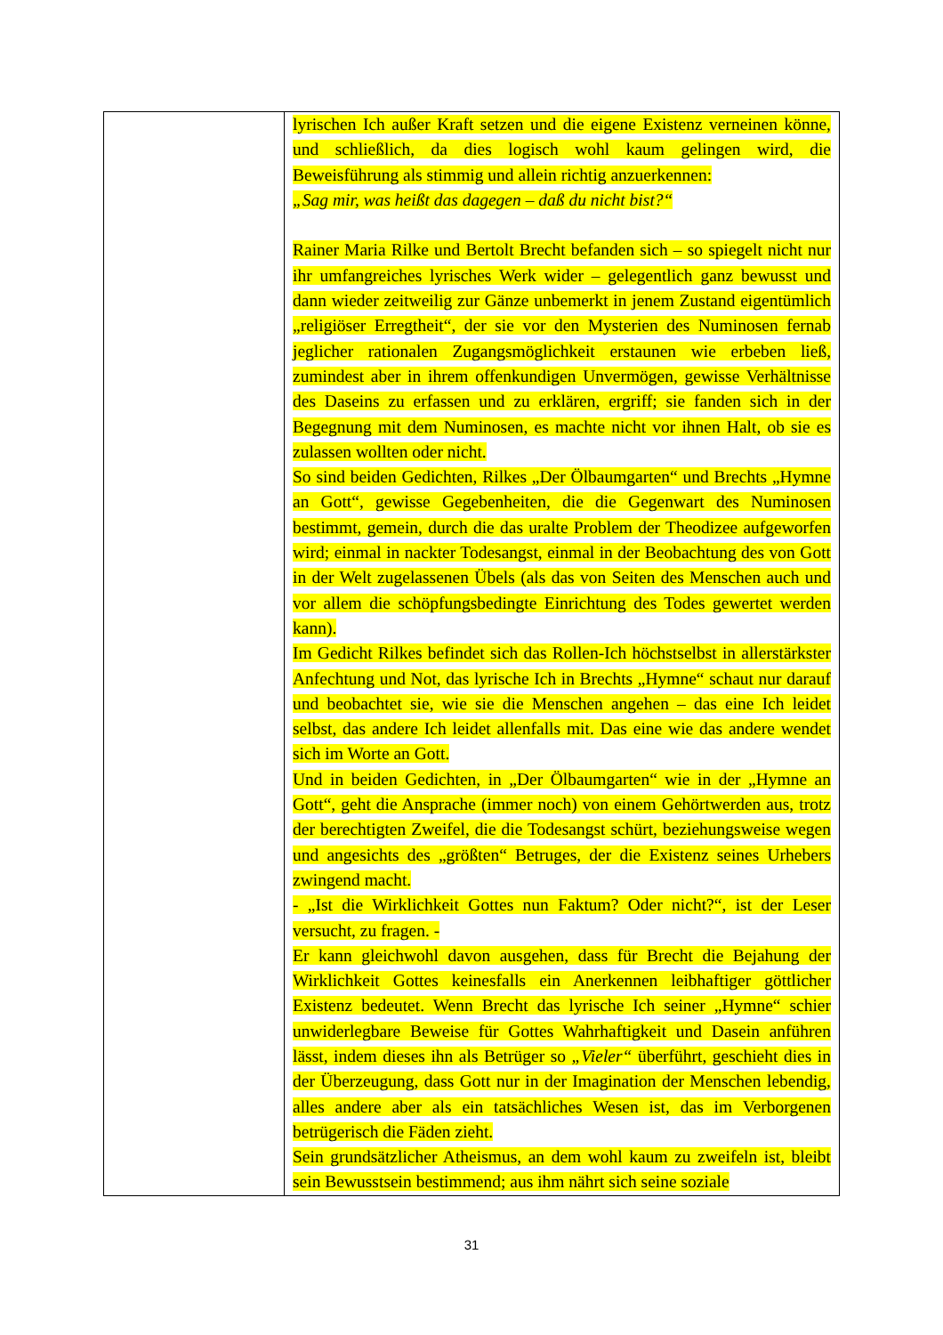| | lyrischen Ich außer Kraft setzen und die eigene Existenz verneinen könne, und schließlich, da dies logisch wohl kaum gelingen wird, die Beweisführung als stimmig und allein richtig anzuerkennen: „Sag mir, was heißt das dagegen – daß du nicht bist?“ Rainer Maria Rilke und Bertolt Brecht befanden sich – so spiegelt nicht nur ihr umfangreiches lyrisches Werk wider – gelegentlich ganz bewusst und dann wieder zeitweilig zur Gänze unbemerkt in jenem Zustand eigentümlich „religiöser Erregtheit“, der sie vor den Mysterien des Numinosen fernab jeglicher rationalen Zugangsmöglichkeit erstaunen wie erbeben ließ, zumindest aber in ihrem offenkundigen Unvermögen, gewisse Verhältnisse des Daseins zu erfassen und zu erklären, ergriff; sie fanden sich in der Begegnung mit dem Numinosen, es machte nicht vor ihnen Halt, ob sie es zulassen wollten oder nicht. So sind beiden Gedichten, Rilkes „Der Ölbaumgarten“ und Brechts „Hymne an Gott“, gewisse Gegebenheiten, die die Gegenwart des Numinosen bestimmt, gemein, durch die das uralte Problem der Theodizee aufgeworfen wird; einmal in nackter Todesangst, einmal in der Beobachtung des von Gott in der Welt zugelassenen Übels (als das von Seiten des Menschen auch und vor allem die schöpfungsbedingte Einrichtung des Todes gewertet werden kann). Im Gedicht Rilkes befindet sich das Rollen-Ich höchstselbst in allerstärkster Anfechtung und Not, das lyrische Ich in Brechts „Hymne“ schaut nur darauf und beobachtet sie, wie sie die Menschen angehen – das eine Ich leidet selbst, das andere Ich leidet allenfalls mit. Das eine wie das andere wendet sich im Worte an Gott. Und in beiden Gedichten, in „Der Ölbaumgarten“ wie in der „Hymne an Gott“, geht die Ansprache (immer noch) von einem Gehörtwerden aus, trotz der berechtigten Zweifel, die die Todesangst schürt, beziehungsweise wegen und angesichts des „größten“ Betruges, der die Existenz seines Urhebers zwingend macht. - „Ist die Wirklichkeit Gottes nun Faktum? Oder nicht?“, ist der Leser versucht, zu fragen. - Er kann gleichwohl davon ausgehen, dass für Brecht die Bejahung der Wirklichkeit Gottes keinesfalls ein Anerkennen leibhaftiger göttlicher Existenz bedeutet. Wenn Brecht das lyrische Ich seiner „Hymne“ schier unwiderlegbare Beweise für Gottes Wahrhaftigkeit und Dasein anführen lässt, indem dieses ihn als Betrüger so „Vieler“ überführt, geschieht dies in der Überzeugung, dass Gott nur in der Imagination der Menschen lebendig, alles andere aber als ein tatsächliches Wesen ist, das im Verborgenen betrügerisch die Fäden zieht. Sein grundsätzlicher Atheismus, an dem wohl kaum zu zweifeln ist, bleibt sein Bewusstsein bestimmend; aus ihm nährt sich seine soziale |
31